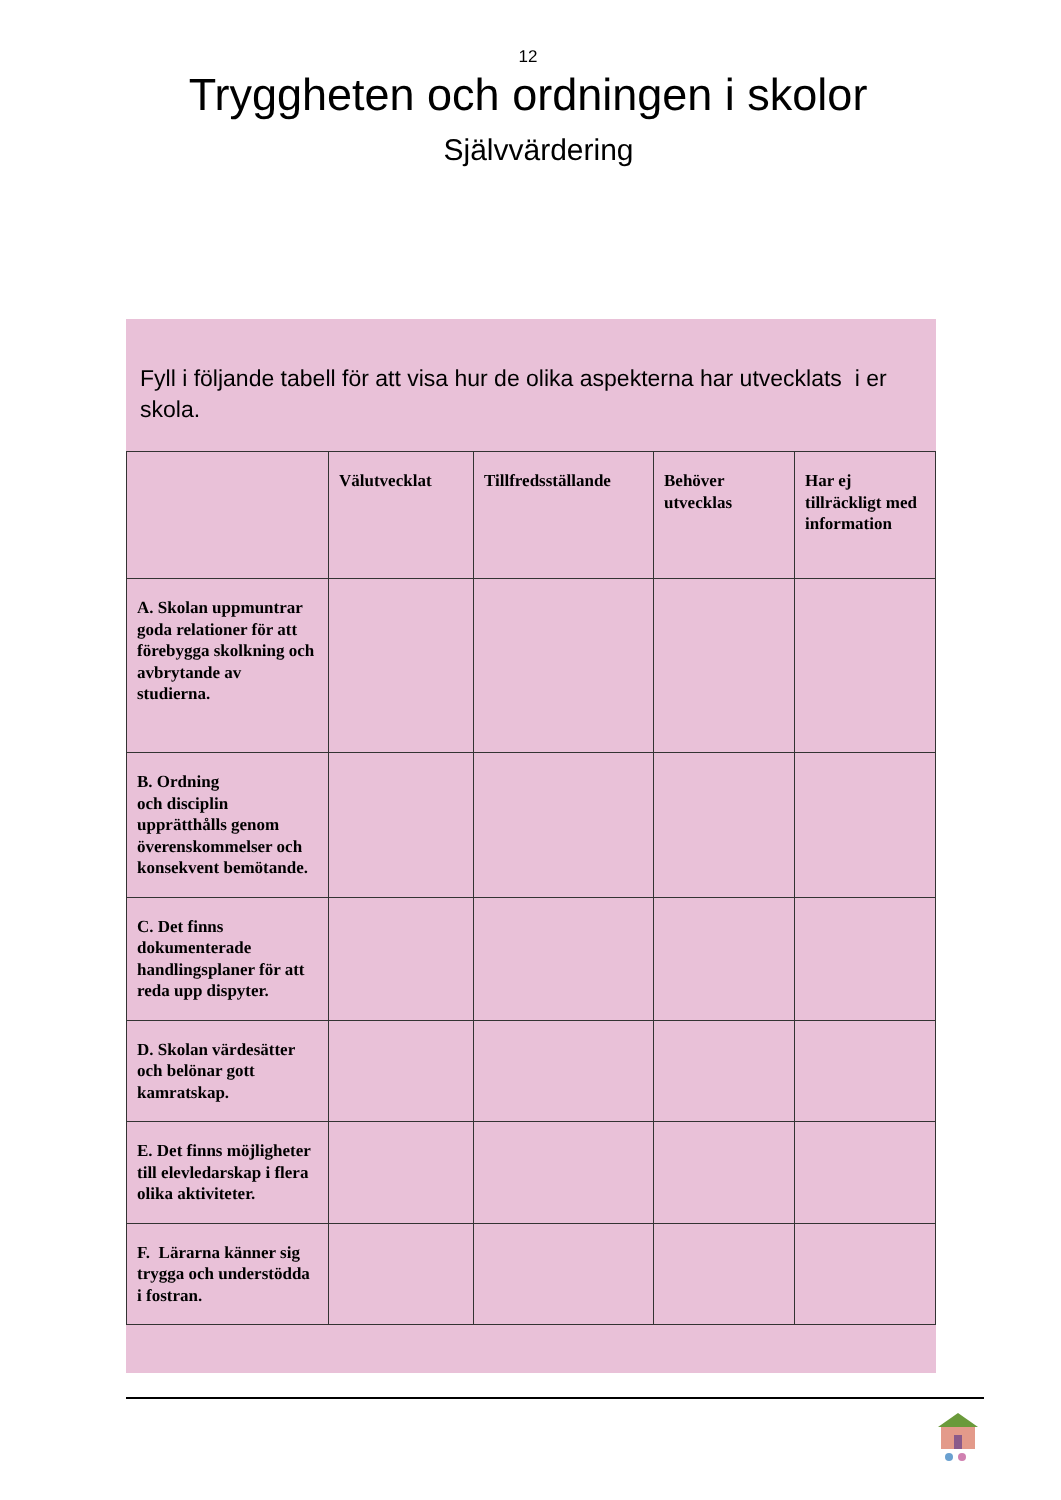12
Tryggheten och ordningen i skolor
Självvärdering
Fyll i följande tabell för att visa hur de olika aspekterna har utvecklats i er skola.
| | Välutvecklat | Tillfredsställande | Behöver utvecklas | Har ej tillräckligt med information |
| --- | --- | --- | --- | --- |
| A. Skolan uppmuntrar goda relationer för att förebygga skolkning och avbrytande av studierna. | | | | |
| B. Ordning och disciplin upprätthålls genom överenskommelser och konsekvent bemötande. | | | | |
| C. Det finns dokumenterade handlingsplaner för att reda upp dispyter. | | | | |
| D. Skolan värdesätter och belönar gott kamratskap. | | | | |
| E. Det finns möjligheter till elevledarskap i flera olika aktiviteter. | | | | |
| F. Lärarna känner sig trygga och understödda i fostran. | | | | |